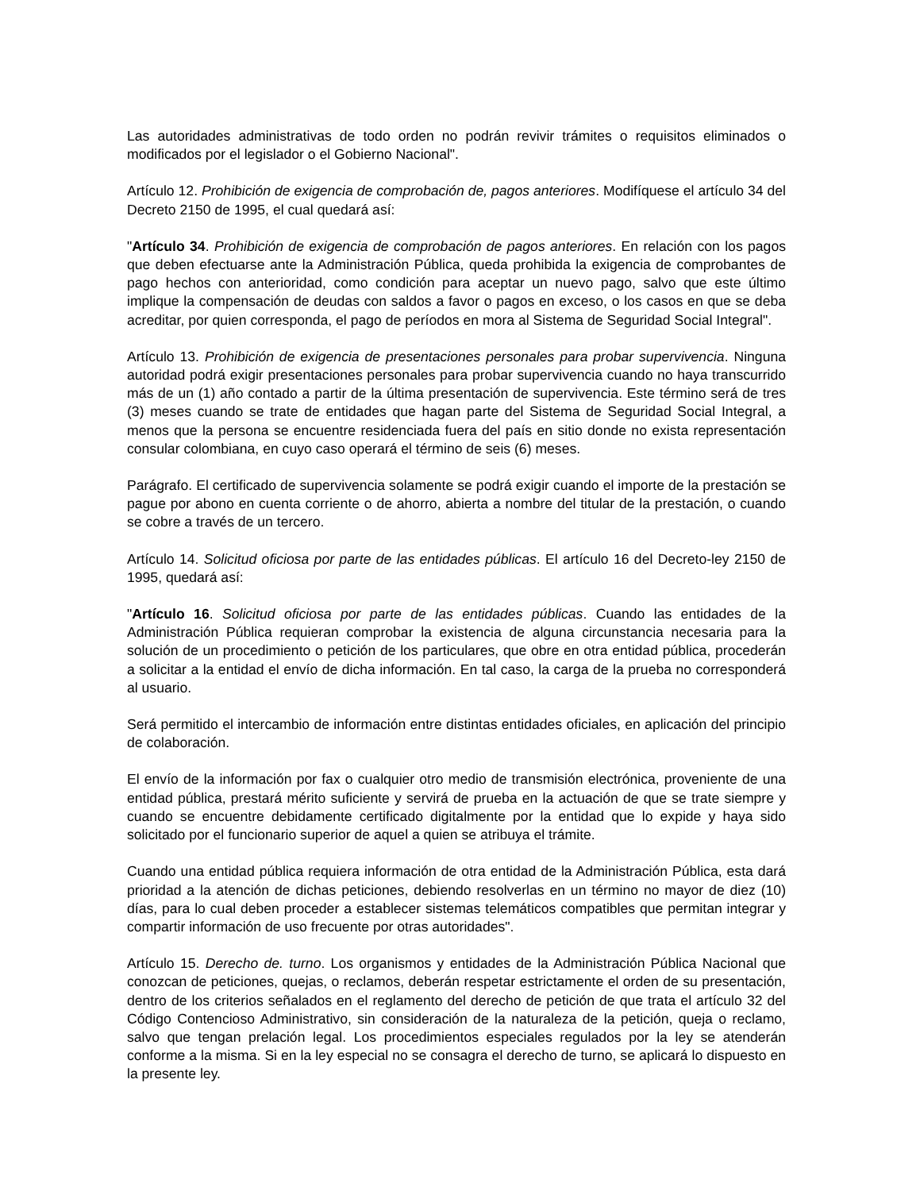Las autoridades administrativas de todo orden no podrán revivir trámites o requisitos eliminados o modificados por el legislador o el Gobierno Nacional".
Artículo 12. Prohibición de exigencia de comprobación de, pagos anteriores. Modifíquese el artículo 34 del Decreto 2150 de 1995, el cual quedará así:
"Artículo 34. Prohibición de exigencia de comprobación de pagos anteriores. En relación con los pagos que deben efectuarse ante la Administración Pública, queda prohibida la exigencia de comprobantes de pago hechos con anterioridad, como condición para aceptar un nuevo pago, salvo que este último implique la compensación de deudas con saldos a favor o pagos en exceso, o los casos en que se deba acreditar, por quien corresponda, el pago de períodos en mora al Sistema de Seguridad Social Integral".
Artículo 13. Prohibición de exigencia de presentaciones personales para probar supervivencia. Ninguna autoridad podrá exigir presentaciones personales para probar supervivencia cuando no haya transcurrido más de un (1) año contado a partir de la última presentación de supervivencia. Este término será de tres (3) meses cuando se trate de entidades que hagan parte del Sistema de Seguridad Social Integral, a menos que la persona se encuentre residenciada fuera del país en sitio donde no exista representación consular colombiana, en cuyo caso operará el término de seis (6) meses.
Parágrafo. El certificado de supervivencia solamente se podrá exigir cuando el importe de la prestación se pague por abono en cuenta corriente o de ahorro, abierta a nombre del titular de la prestación, o cuando se cobre a través de un tercero.
Artículo 14. Solicitud oficiosa por parte de las entidades públicas. El artículo 16 del Decreto-ley 2150 de 1995, quedará así:
"Artículo 16. Solicitud oficiosa por parte de las entidades públicas. Cuando las entidades de la Administración Pública requieran comprobar la existencia de alguna circunstancia necesaria para la solución de un procedimiento o petición de los particulares, que obre en otra entidad pública, procederán a solicitar a la entidad el envío de dicha información. En tal caso, la carga de la prueba no corresponderá al usuario.
Será permitido el intercambio de información entre distintas entidades oficiales, en aplicación del principio de colaboración.
El envío de la información por fax o cualquier otro medio de transmisión electrónica, proveniente de una entidad pública, prestará mérito suficiente y servirá de prueba en la actuación de que se trate siempre y cuando se encuentre debidamente certificado digitalmente por la entidad que lo expide y haya sido solicitado por el funcionario superior de aquel a quien se atribuya el trámite.
Cuando una entidad pública requiera información de otra entidad de la Administración Pública, esta dará prioridad a la atención de dichas peticiones, debiendo resolverlas en un término no mayor de diez (10) días, para lo cual deben proceder a establecer sistemas telemáticos compatibles que permitan integrar y compartir información de uso frecuente por otras autoridades".
Artículo 15. Derecho de. turno. Los organismos y entidades de la Administración Pública Nacional que conozcan de peticiones, quejas, o reclamos, deberán respetar estrictamente el orden de su presentación, dentro de los criterios señalados en el reglamento del derecho de petición de que trata el artículo 32 del Código Contencioso Administrativo, sin consideración de la naturaleza de la petición, queja o reclamo, salvo que tengan prelación legal. Los procedimientos especiales regulados por la ley se atenderán conforme a la misma. Si en la ley especial no se consagra el derecho de turno, se aplicará lo dispuesto en la presente ley.